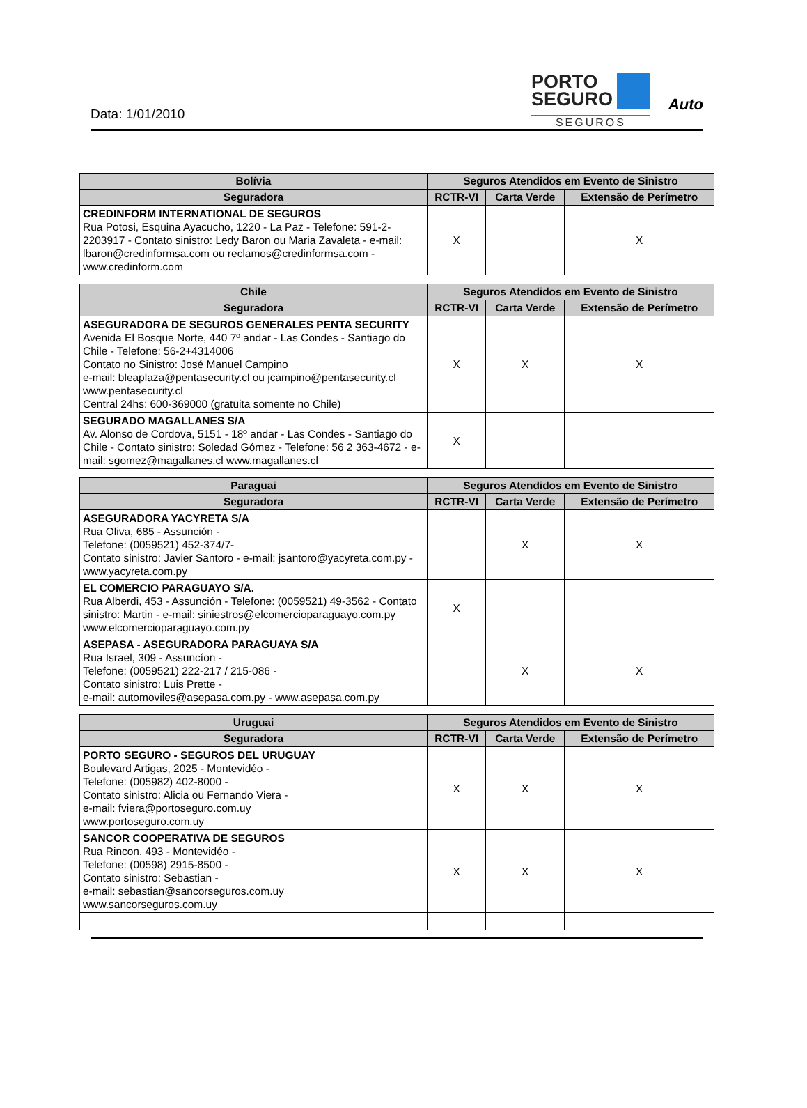Data: 1/01/2010
PORTO
SEGURO
SEGUROS
Auto
| Bolívia | Seguros Atendidos em Evento de Sinistro | | |
| --- | --- | --- | --- |
| Seguradora | RCTR-VI | Carta Verde | Extensão de Perímetro |
| CREDINFORM INTERNATIONAL DE SEGUROS Rua Potosi, Esquina Ayacucho, 1220 - La Paz - Telefone: 591-2-2203917 - Contato sinistro: Ledy Baron ou Maria Zavaleta - e-mail: lbaron@credinformsa.com ou reclamos@credinformsa.com - www.credinform.com | X | | X |
| Chile | Seguros Atendidos em Evento de Sinistro | | |
| --- | --- | --- | --- |
| Seguradora | RCTR-VI | Carta Verde | Extensão de Perímetro |
| ASEGURADORA DE SEGUROS GENERALES PENTA SECURITY Avenida El Bosque Norte, 440 7º andar - Las Condes - Santiago do Chile - Telefone: 56-2+4314006 Contato no Sinistro: José Manuel Campino e-mail: bleaplaza@pentasecurity.cl ou jcampino@pentasecurity.cl www.pentasecurity.cl Central 24hs: 600-369000 (gratuita somente no Chile) | X | X | X |
| SEGURADO MAGALLANES S/A Av. Alonso de Cordova, 5151 - 18º andar - Las Condes - Santiago do Chile - Contato sinistro: Soledad Gómez - Telefone: 56 2 363-4672 - e-mail: sgomez@magallanes.cl www.magallanes.cl | X | | |
| Paraguai | Seguros Atendidos em Evento de Sinistro | | |
| --- | --- | --- | --- |
| Seguradora | RCTR-VI | Carta Verde | Extensão de Perímetro |
| ASEGURADORA YACYRETA S/A Rua Oliva, 685 - Assunción - Telefone: (0059521) 452-374/7- Contato sinistro: Javier Santoro - e-mail: jsantoro@yacyreta.com.py - www.yacyreta.com.py | | X | X |
| EL COMERCIO PARAGUAYO S/A. Rua Alberdi, 453 - Assunción - Telefone: (0059521) 49-3562 - Contato sinistro: Martin - e-mail: siniestros@elcomercioparaguayo.com.py www.elcomercioparaguayo.com.py | X | | |
| ASEPASA - ASEGURADORA PARAGUAYA S/A Rua Israel, 309 - Assuncíon - Telefone: (0059521) 222-217 / 215-086 - Contato sinistro: Luis Prette - e-mail: automoviles@asepasa.com.py - www.asepasa.com.py | | X | X |
| Uruguai | Seguros Atendidos em Evento de Sinistro | | |
| --- | --- | --- | --- |
| Seguradora | RCTR-VI | Carta Verde | Extensão de Perímetro |
| PORTO SEGURO - SEGUROS DEL URUGUAY Boulevard Artigas, 2025 - Montevidéo - Telefone: (005982) 402-8000 - Contato sinistro: Alicia ou Fernando Viera - e-mail: fviera@portoseguro.com.uy www.portoseguro.com.uy | X | X | X |
| SANCOR COOPERATIVA DE SEGUROS Rua Rincon, 493 - Montevidéo - Telefone: (00598) 2915-8500 - Contato sinistro: Sebastian - e-mail: sebastian@sancorseguros.com.uy www.sancorseguros.com.uy | X | X | X |